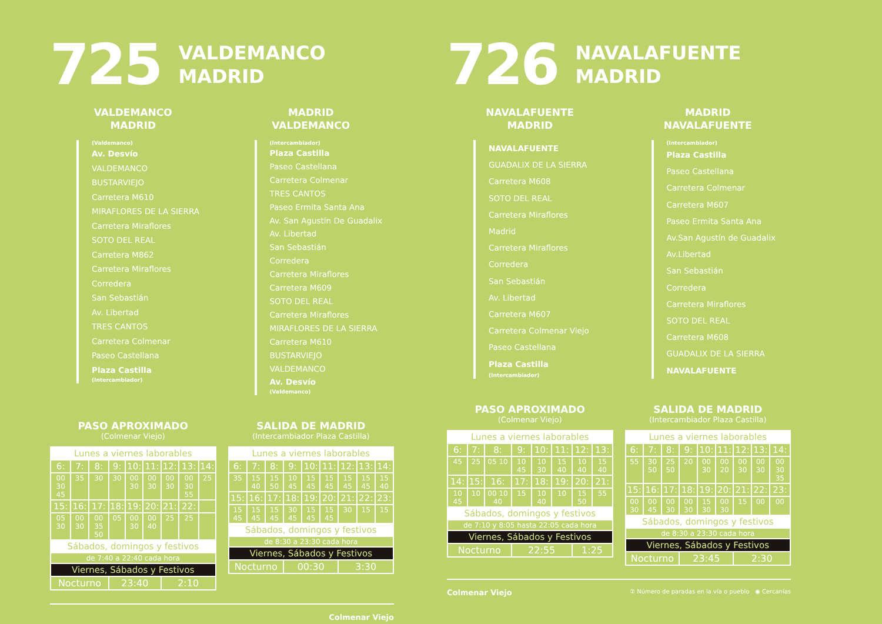725
VALDEMANCO
MADRID
VALDEMANCO
MADRID
(Valdemanco)
Av. Desvío
VALDEMANCO
BUSTARVIEJO
Carretera M610
MIRAFLORES DE LA SIERRA
Carretera Miraflores
SOTO DEL REAL
Carretera M862
Carretera Miraflores
Corredera
San Sebastián
Av. Libertad
TRES CANTOS
Carretera Colmenar
Paseo Castellana
Plaza Castilla
(Intercambiador)
MADRID
VALDEMANCO
(Intercambiador)
Plaza Castilla
Paseo Castellana
Carretera Colmenar
TRES CANTOS
Paseo Ermita Santa Ana
Av. San Agustín De Guadalix
Av. Libertad
San Sebastián
Corredera
Carretera Miraflores
Carretera M609
SOTO DEL REAL
Carretera Miraflores
MIRAFLORES DE LA SIERRA
Carretera M610
BUSTARVIEJO
VALDEMANCO
Av. Desvío
(Valdemanco)
PASO APROXIMADO
(Colmenar Viejo)
| Lunes a viernes laborables | | | | | | | | |
| 6: | 7: | 8: | 9: | 10: | 11: | 12: | 13: | 14: |
| 00 30 45 | 35 | 30 | 30 | 00 30 | 00 30 | 00 30 | 00 30 55 | 25 |
| 15: | 16: | 17: | 18: | 19: | 20: | 21: | 22: | |
| 05 30 | 00 30 | 00 35 50 | 05 | 00 30 | 00 40 | 25 | 25 | |
| Sábados, domingos y festivos | | | | | | | | |
| de 7:40 a 22:40 cada hora | | | | | | | | |
| Viernes, Sábados y Festivos | | | | | | | | |
| Nocturno | | | 23:40 | | | 2:10 | | |
SALIDA DE MADRID
(Intercambiador Plaza Castilla)
| Lunes a viernes laborables | | | | | | | | |
| 6: | 7: | 8: | 9: | 10: | 11: | 12: | 13: | 14: |
| 35 | 15 40 | 15 50 | 10 45 | 15 45 | 15 45 | 15 45 | 15 45 | 15 40 |
| 15: | 16: | 17: | 18: | 19: | 20: | 21: | 22: | 23: |
| 15 45 | 15 45 | 15 45 | 30 45 | 15 45 | 15 45 | 30 | 15 | 15 |
| Sábados, domingos y festivos | | | | | | | | |
| de 8:30 a 23:30 cada hora | | | | | | | | |
| Viernes, Sábados y Festivos | | | | | | | | |
| Nocturno | | | 00:30 | | | 3:30 | | |
Colmenar Viejo
726
NAVALAFUENTE
MADRID
NAVALAFUENTE
MADRID
NAVALAFUENTE
GUADALIX DE LA SIERRA
Carretera M608
SOTO DEL REAL
Carretera Miraflores
Madrid
Carretera Miraflores
Corredera
San Sebastián
Av. Libertad
Carretera M607
Carretera Colmenar Viejo
Paseo Castellana
Plaza Castilla
(Intercambiador)
MADRID
NAVALAFUENTE
(Intercambiador)
Plaza Castilla
Paseo Castellana
Carretera Colmenar
Carretera M607
Paseo Ermita Santa Ana
Av.San Agustín de Guadalix
Av.Libertad
San Sebastián
Corredera
Carretera Miraflores
SOTO DEL REAL
Carretera M608
GUADALIX DE LA SIERRA
NAVALAFUENTE
PASO APROXIMADO
(Colmenar Viejo)
| Lunes a viernes laborables | | | | | | | |
| 6: | 7: | 8: | 9: | 10: | 11: | 12: | 13: |
| 45 | 25 | 05 10 | 10 45 | 10 30 | 15 40 | 10 40 | 15 40 |
| 14: | 15: | 16: | 17: | 18: | 19: | 20: | 21: |
| 10 45 | 10 | 00 10 40 | 15 | 10 40 | 10 | 15 50 | 55 |
| Sábados, domingos y festivos | | | | | | | |
| de 7:10 y 8:05 hasta 22:05 cada hora | | | | | | | |
| Viernes, Sábados y Festivos | | | | | | | |
| Nocturno | | | 22:55 | | | 1:25 | |
SALIDA DE MADRID
(Intercambiador Plaza Castilla)
| Lunes a viernes laborables | | | | | | | | |
| 6: | 7: | 8: | 9: | 10: | 11: | 12: | 13: | 14: |
| 55 | 30 50 | 25 50 | 20 | 00 30 | 00 20 | 00 30 | 00 30 | 00 30 35 |
| 15: | 16: | 17: | 18: | 19: | 20: | 21: | 22: | 23: |
| 00 30 | 00 45 | 00 30 | 00 30 | 15 30 | 00 30 | 15 | 00 | 00 |
| Sábados, domingos y festivos | | | | | | | | |
| de 8:30 a 23:30 cada hora | | | | | | | | |
| Viernes, Sábados y Festivos | | | | | | | | |
| Nocturno | | | 23:45 | | | 2:30 | | |
Colmenar Viejo ② Número de paradas en la vía o pueblo ◉ Cercanías